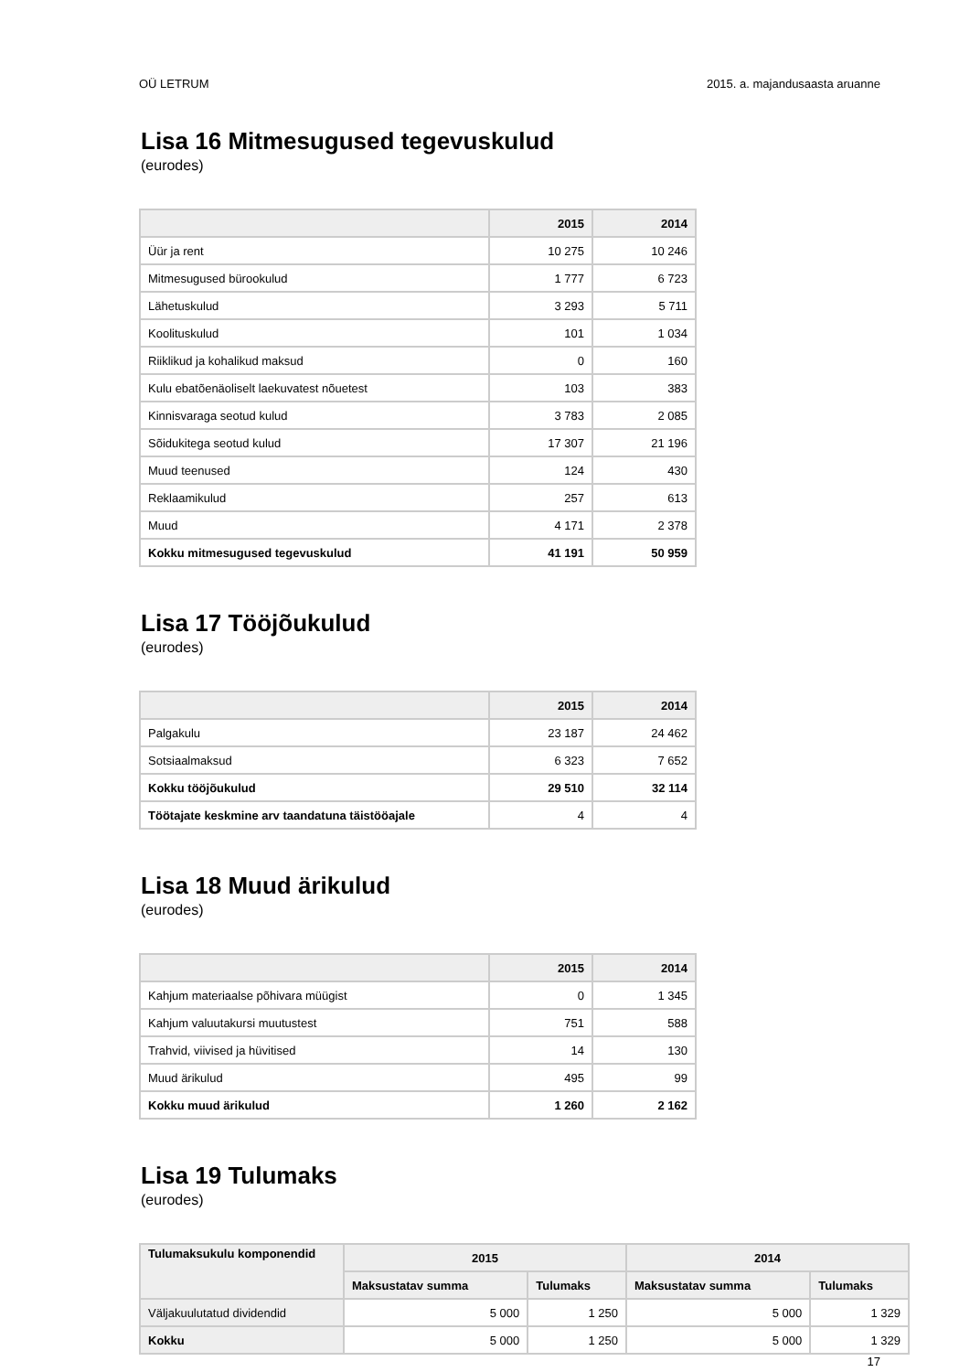OÜ LETRUM 2015. a. majandusaasta aruanne
Lisa 16 Mitmesugused tegevuskulud
(eurodes)
| | 2015 | 2014 |
| --- | --- | --- |
| Üür ja rent | 10 275 | 10 246 |
| Mitmesugused bürookulud | 1 777 | 6 723 |
| Lähetuskulud | 3 293 | 5 711 |
| Koolituskulud | 101 | 1 034 |
| Riiklikud ja kohalikud maksud | 0 | 160 |
| Kulu ebatõenäoliselt laekuvatest nõuetest | 103 | 383 |
| Kinnisvaraga seotud kulud | 3 783 | 2 085 |
| Sõidukitega seotud kulud | 17 307 | 21 196 |
| Muud teenused | 124 | 430 |
| Reklaamikulud | 257 | 613 |
| Muud | 4 171 | 2 378 |
| Kokku mitmesugused tegevuskulud | 41 191 | 50 959 |
Lisa 17 Tööjõukulud
(eurodes)
| | 2015 | 2014 |
| --- | --- | --- |
| Palgakulu | 23 187 | 24 462 |
| Sotsiaalmaksud | 6 323 | 7 652 |
| Kokku tööjõukulud | 29 510 | 32 114 |
| Töötajate keskmine arv taandatuna täistööajale | 4 | 4 |
Lisa 18 Muud ärikulud
(eurodes)
| | 2015 | 2014 |
| --- | --- | --- |
| Kahjum materiaalse põhivara müügist | 0 | 1 345 |
| Kahjum valuutakursi muutustest | 751 | 588 |
| Trahvid, viivised ja hüvitised | 14 | 130 |
| Muud ärikulud | 495 | 99 |
| Kokku muud ärikulud | 1 260 | 2 162 |
Lisa 19 Tulumaks
(eurodes)
| Tulumaksukulu komponendid | 2015 | | 2014 | |
| --- | --- | --- | --- | --- |
| | Maksustatav summa | Tulumaks | Maksustatav summa | Tulumaks |
| Väljakuulutatud dividendid | 5 000 | 1 250 | 5 000 | 1 329 |
| Kokku | 5 000 | 1 250 | 5 000 | 1 329 |
17